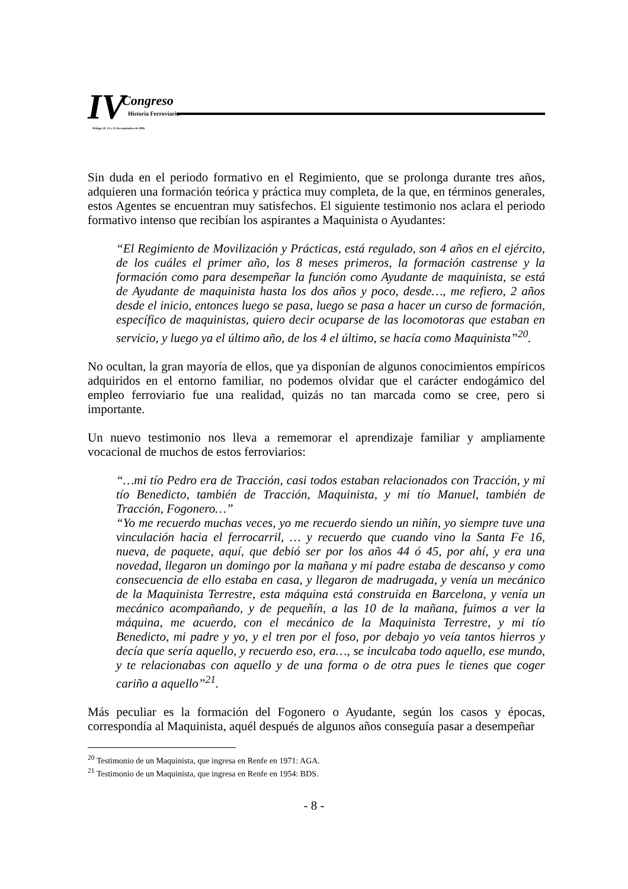IV Congreso
Historia Ferroviaria
Málaga 20, 21 y 22 de septiembre de 2006
Sin duda en el periodo formativo en el Regimiento, que se prolonga durante tres años, adquieren una formación teórica y práctica muy completa, de la que, en términos generales, estos Agentes se encuentran muy satisfechos. El siguiente testimonio nos aclara el periodo formativo intenso que recibían los aspirantes a Maquinista o Ayudantes:
“El Regimiento de Movilización y Prácticas, está regulado, son 4 años en el ejército, de los cuáles el primer año, los 8 meses primeros, la formación castrense y la formación como para desempeñar la función como Ayudante de maquinista, se está de Ayudante de maquinista hasta los dos años y poco, desde…, me refiero, 2 años desde el inicio, entonces luego se pasa, luego se pasa a hacer un curso de formación, específico de maquinistas, quiero decir ocuparse de las locomotoras que estaban en servicio, y luego ya el último año, de los 4 el último, se hacía como Maquinista”<sup>20</sup>.
No ocultan, la gran mayoría de ellos, que ya disponían de algunos conocimientos empíricos adquiridos en el entorno familiar, no podemos olvidar que el carácter endogámico del empleo ferroviario fue una realidad, quizás no tan marcada como se cree, pero si importante.
Un nuevo testimonio nos lleva a rememorar el aprendizaje familiar y ampliamente vocacional de muchos de estos ferroviarios:
“…mi tío Pedro era de Tracción, casi todos estaban relacionados con Tracción, y mi tío Benedicto, también de Tracción, Maquinista, y mi tío Manuel, también de Tracción, Fogonero…”
“Yo me recuerdo muchas veces, yo me recuerdo siendo un niñín, yo siempre tuve una vinculación hacia el ferrocarril, … y recuerdo que cuando vino la Santa Fe 16, nueva, de paquete, aquí, que debió ser por los años 44 ó 45, por ahí, y era una novedad, llegaron un domingo por la mañana y mi padre estaba de descanso y como consecuencia de ello estaba en casa, y llegaron de madrugada, y venía un mecánico de la Maquinista Terrestre, esta máquina está construida en Barcelona, y venía un mecánico acompañando, y de pequeñín, a las 10 de la mañana, fuimos a ver la máquina, me acuerdo, con el mecánico de la Maquinista Terrestre, y mi tío Benedicto, mi padre y yo, y el tren por el foso, por debajo yo veía tantos hierros y decía que sería aquello, y recuerdo eso, era…, se inculcaba todo aquello, ese mundo, y te relacionabas con aquello y de una forma o de otra pues le tienes que coger cariño a aquello”<sup>21</sup>.
Más peculiar es la formación del Fogonero o Ayudante, según los casos y épocas, correspondía al Maquinista, aquél después de algunos años conseguía pasar a desempeñar
<sup>20</sup> Testimonio de un Maquinista, que ingresa en Renfe en 1971: AGA.
<sup>21</sup> Testimonio de un Maquinista, que ingresa en Renfe en 1954: BDS.
- 8 -